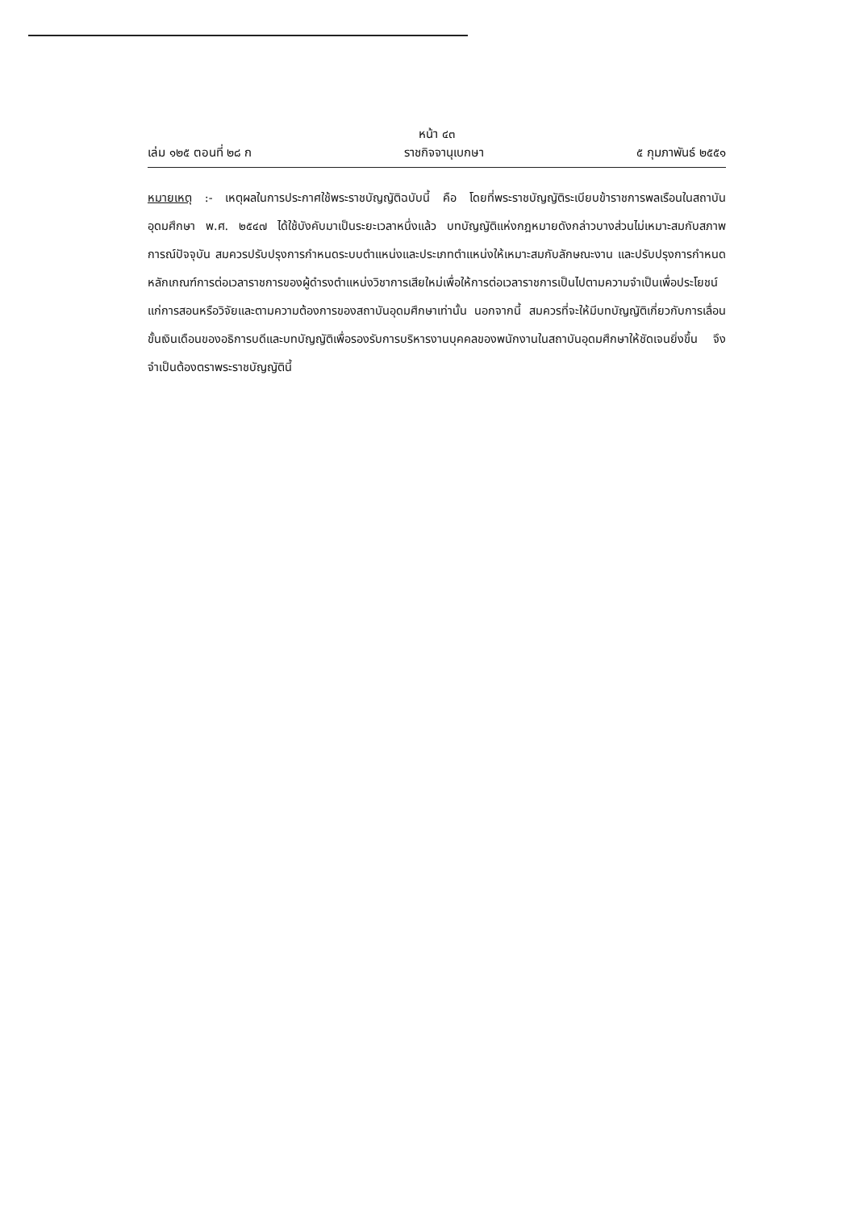หน้า ๔๓
เล่ม ๑๒๕ ตอนที่ ๒๘ ก ราชกิจจานุเบกษา ๕ กุมภาพันธ์ ๒๕๕๑
หมายเหตุ :- เหตุผลในการประกาศใช้พระราชบัญญัติฉบับนี้ คือ โดยที่พระราชบัญญัติระเบียบข้าราชการพลเรือนในสถาบันอุดมศึกษา พ.ศ. ๒๕๔๗ ได้ใช้บังคับมาเป็นระยะเวลาหนึ่งแล้ว บทบัญญัติแห่งกฎหมายดังกล่าวบางส่วนไม่เหมาะสมกับสภาพการณ์ปัจจุบัน สมควรปรับปรุงการกำหนดระบบตำแหน่งและประเภทตำแหน่งให้เหมาะสมกับลักษณะงาน และปรับปรุงการกำหนดหลักเกณฑ์การต่อเวลาราชการของผู้ดำรงตำแหน่งวิชาการเสียใหม่เพื่อให้การต่อเวลาราชการเป็นไปตามความจำเป็นเพื่อประโยชน์แก่การสอนหรือวิจัยและตามความต้องการของสถาบันอุดมศึกษาเท่านั้น นอกจากนี้ สมควรที่จะให้มีบทบัญญัติเกี่ยวกับการเลื่อนขั้นเงินเดือนของอธิการบดีและบทบัญญัติเพื่อรองรับการบริหารงานบุคคลของพนักงานในสถาบันอุดมศึกษาให้ชัดเจนยิ่งขึ้น จึงจำเป็นต้องตราพระราชบัญญัตินี้